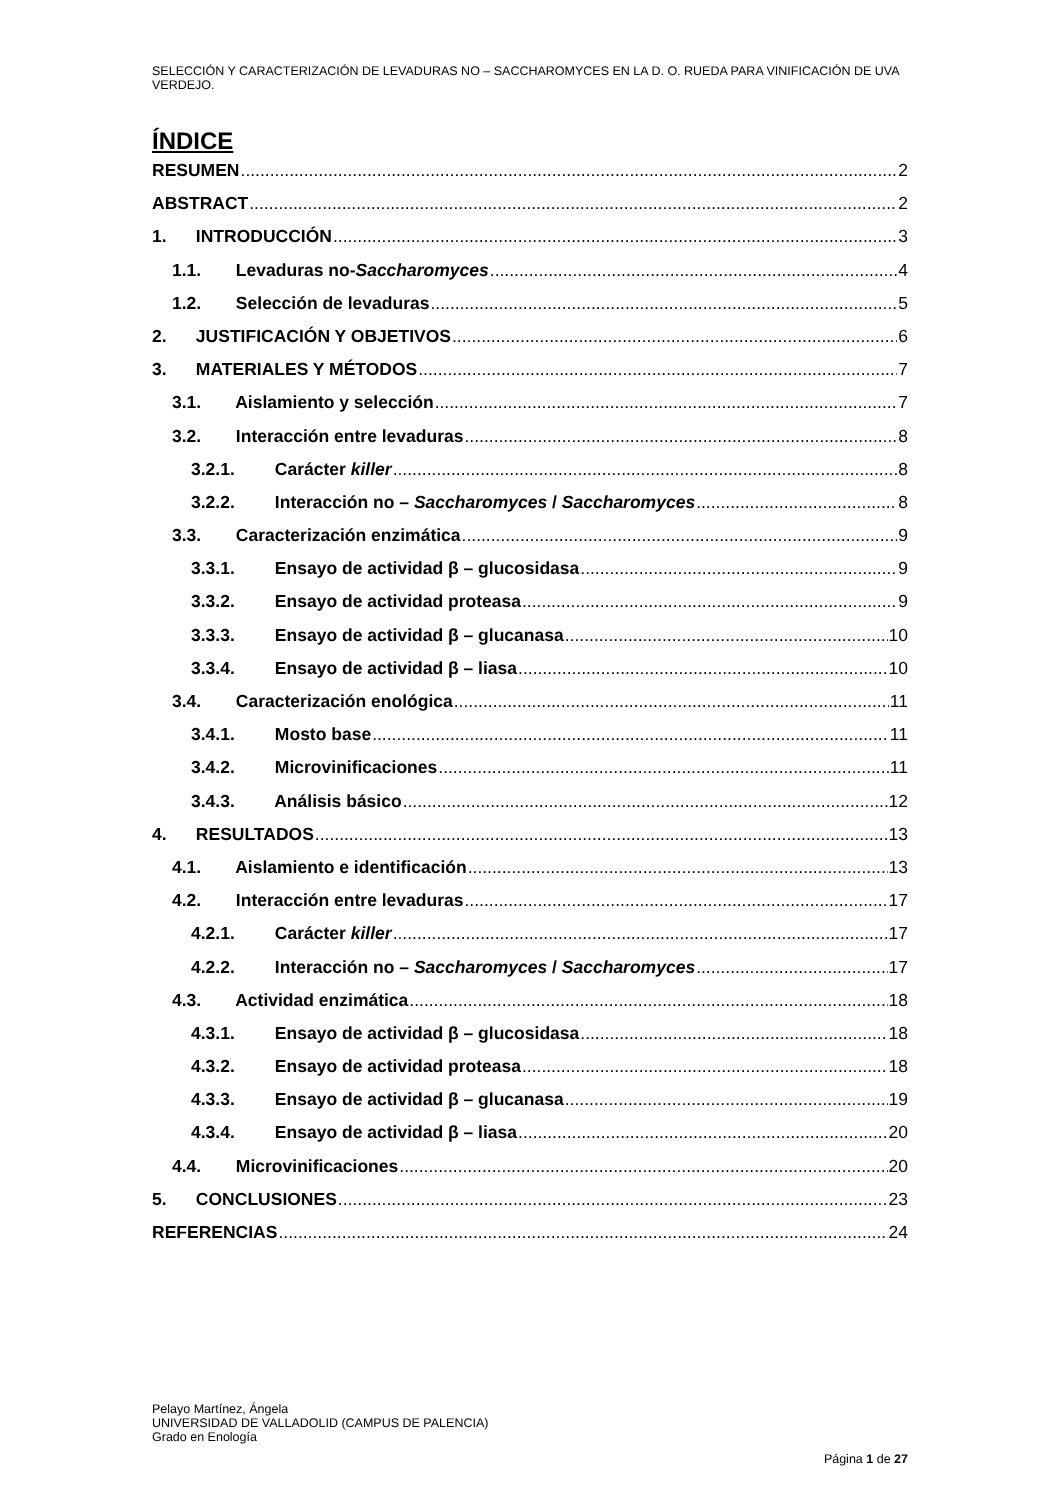SELECCIÓN Y CARACTERIZACIÓN DE LEVADURAS NO – SACCHAROMYCES EN LA D. O. RUEDA PARA VINIFICACIÓN DE UVA VERDEJO.
ÍNDICE
RESUMEN 2
ABSTRACT 2
1. INTRODUCCIÓN 3
1.1. Levaduras no-Saccharomyces 4
1.2. Selección de levaduras 5
2. JUSTIFICACIÓN Y OBJETIVOS 6
3. MATERIALES Y MÉTODOS 7
3.1. Aislamiento y selección 7
3.2. Interacción entre levaduras 8
3.2.1. Carácter killer 8
3.2.2. Interacción no – Saccharomyces / Saccharomyces 8
3.3. Caracterización enzimática 9
3.3.1. Ensayo de actividad β – glucosidasa 9
3.3.2. Ensayo de actividad proteasa 9
3.3.3. Ensayo de actividad β – glucanasa 10
3.3.4. Ensayo de actividad β – liasa 10
3.4. Caracterización enológica 11
3.4.1. Mosto base 11
3.4.2. Microvinificaciones 11
3.4.3. Análisis básico 12
4. RESULTADOS 13
4.1. Aislamiento e identificación 13
4.2. Interacción entre levaduras 17
4.2.1. Carácter killer 17
4.2.2. Interacción no – Saccharomyces / Saccharomyces 17
4.3. Actividad enzimática 18
4.3.1. Ensayo de actividad β – glucosidasa 18
4.3.2. Ensayo de actividad proteasa 18
4.3.3. Ensayo de actividad β – glucanasa 19
4.3.4. Ensayo de actividad β – liasa 20
4.4. Microvinificaciones 20
5. CONCLUSIONES 23
REFERENCIAS 24
Pelayo Martínez, Ángela
UNIVERSIDAD DE VALLADOLID (CAMPUS DE PALENCIA)
Grado en Enología
Página 1 de 27